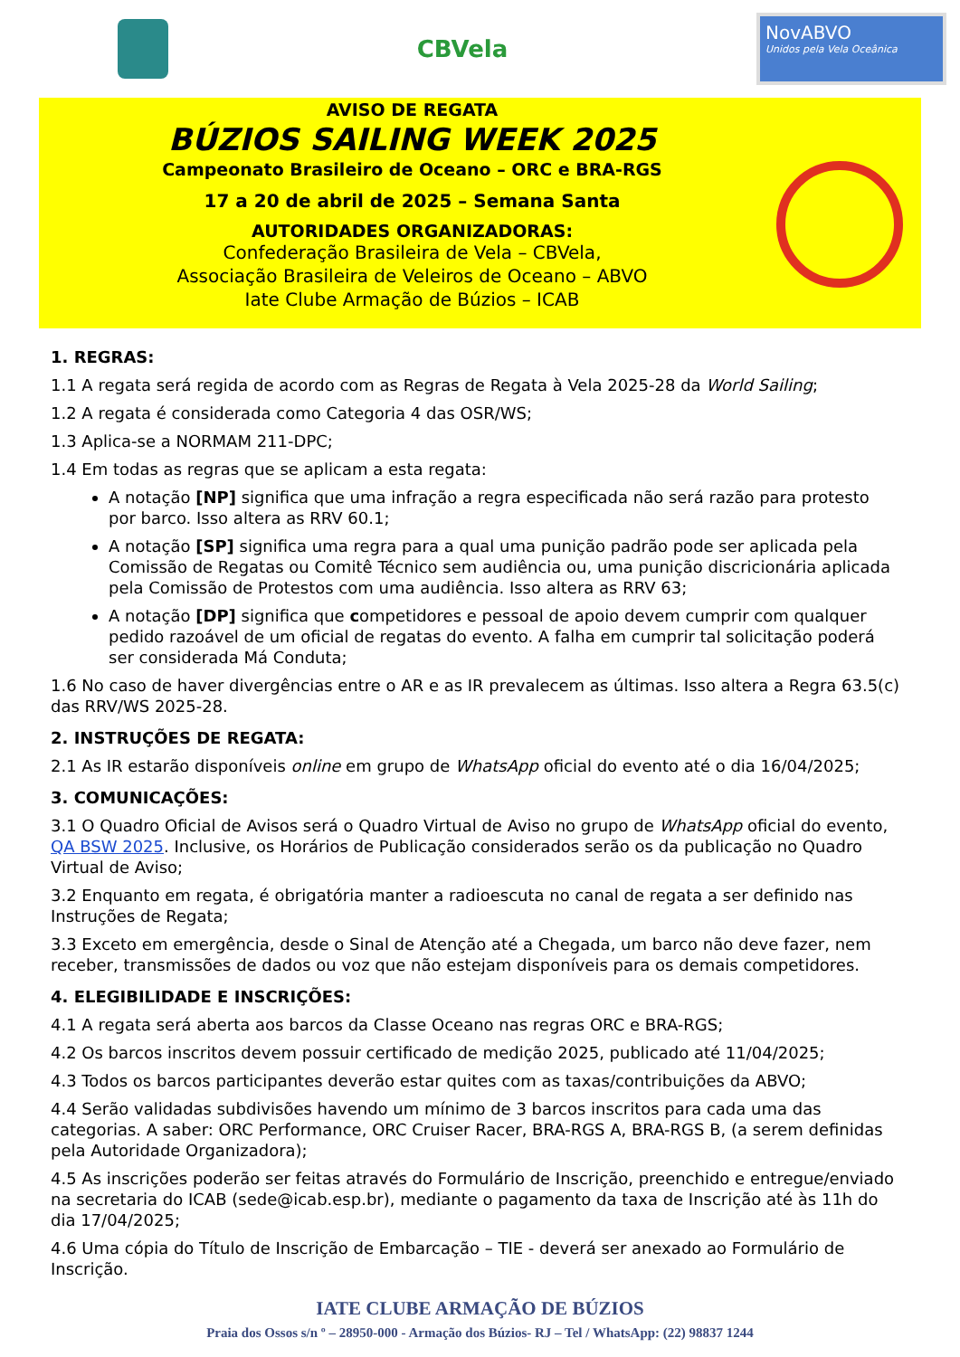CBVela
NovABVO
Unidos pela Vela Oceânica
AVISO DE REGATA
BÚZIOS SAILING WEEK 2025
Campeonato Brasileiro de Oceano – ORC e BRA-RGS
17 a 20 de abril de 2025 – Semana Santa
AUTORIDADES ORGANIZADORAS:
Confederação Brasileira de Vela – CBVela,
Associação Brasileira de Veleiros de Oceano – ABVO
Iate Clube Armação de Búzios – ICAB
1. REGRAS:
1.1 A regata será regida de acordo com as Regras de Regata à Vela 2025-28 da World Sailing;
1.2 A regata é considerada como Categoria 4 das OSR/WS;
1.3 Aplica-se a NORMAM 211-DPC;
1.4 Em todas as regras que se aplicam a esta regata:
A notação [NP] significa que uma infração a regra especificada não será razão para protesto por barco. Isso altera as RRV 60.1;
A notação [SP] significa uma regra para a qual uma punição padrão pode ser aplicada pela Comissão de Regatas ou Comitê Técnico sem audiência ou, uma punição discricionária aplicada pela Comissão de Protestos com uma audiência. Isso altera as RRV 63;
A notação [DP] significa que competidores e pessoal de apoio devem cumprir com qualquer pedido razoável de um oficial de regatas do evento. A falha em cumprir tal solicitação poderá ser considerada Má Conduta;
1.6 No caso de haver divergências entre o AR e as IR prevalecem as últimas. Isso altera a Regra 63.5(c) das RRV/WS 2025-28.
2. INSTRUÇÕES DE REGATA:
2.1 As IR estarão disponíveis online em grupo de WhatsApp oficial do evento até o dia 16/04/2025;
3. COMUNICAÇÕES:
3.1 O Quadro Oficial de Avisos será o Quadro Virtual de Aviso no grupo de WhatsApp oficial do evento, QA BSW 2025. Inclusive, os Horários de Publicação considerados serão os da publicação no Quadro Virtual de Aviso;
3.2 Enquanto em regata, é obrigatória manter a radioescuta no canal de regata a ser definido nas Instruções de Regata;
3.3 Exceto em emergência, desde o Sinal de Atenção até a Chegada, um barco não deve fazer, nem receber, transmissões de dados ou voz que não estejam disponíveis para os demais competidores.
4. ELEGIBILIDADE E INSCRIÇÕES:
4.1 A regata será aberta aos barcos da Classe Oceano nas regras ORC e BRA-RGS;
4.2 Os barcos inscritos devem possuir certificado de medição 2025, publicado até 11/04/2025;
4.3 Todos os barcos participantes deverão estar quites com as taxas/contribuições da ABVO;
4.4 Serão validadas subdivisões havendo um mínimo de 3 barcos inscritos para cada uma das categorias. A saber: ORC Performance, ORC Cruiser Racer, BRA-RGS A, BRA-RGS B, (a serem definidas pela Autoridade Organizadora);
4.5 As inscrições poderão ser feitas através do Formulário de Inscrição, preenchido e entregue/enviado na secretaria do ICAB (sede@icab.esp.br), mediante o pagamento da taxa de Inscrição até às 11h do dia 17/04/2025;
4.6 Uma cópia do Título de Inscrição de Embarcação – TIE - deverá ser anexado ao Formulário de Inscrição.
IATE CLUBE ARMAÇÃO DE BÚZIOS
Praia dos Ossos s/n º – 28950-000 - Armação dos Búzios- RJ – Tel / WhatsApp: (22) 98837 1244